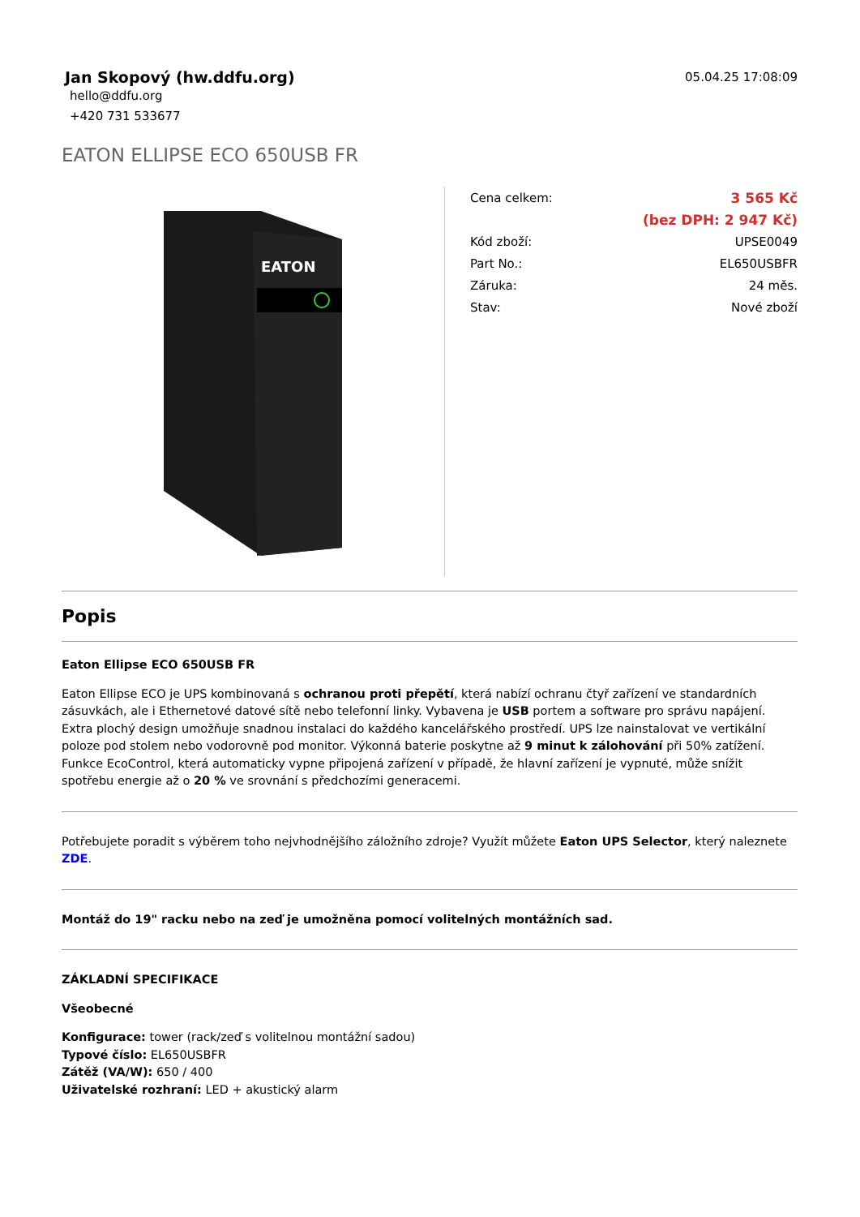Jan Skopový (hw.ddfu.org)
05.04.25 17:08:09
hello@ddfu.org
+420 731 533677
EATON ELLIPSE ECO 650USB FR
EATON
| Cena celkem: | 3 565 Kč |
| | (bez DPH: 2 947 Kč) |
| Kód zboží: | UPSE0049 |
| Part No.: | EL650USBFR |
| Záruka: | 24 měs. |
| Stav: | Nové zboží |
Popis
Eaton Ellipse ECO 650USB FR
Eaton Ellipse ECO je UPS kombinovaná s ochranou proti přepětí, která nabízí ochranu čtyř zařízení ve standardních zásuvkách, ale i Ethernetové datové sítě nebo telefonní linky. Vybavena je USB portem a software pro správu napájení. Extra plochý design umožňuje snadnou instalaci do každého kancelářského prostředí. UPS lze nainstalovat ve vertikální poloze pod stolem nebo vodorovně pod monitor. Výkonná baterie poskytne až 9 minut k zálohování při 50% zatížení. Funkce EcoControl, která automaticky vypne připojená zařízení v případě, že hlavní zařízení je vypnuté, může snížit spotřebu energie až o 20 % ve srovnání s předchozími generacemi.
Potřebujete poradit s výběrem toho nejvhodnějšího záložního zdroje? Využít můžete Eaton UPS Selector, který naleznete ZDE.
Montáž do 19" racku nebo na zeď je umožněna pomocí volitelných montážních sad.
ZÁKLADNÍ SPECIFIKACE
Všeobecné
Konfigurace: tower (rack/zeď s volitelnou montážní sadou)
Typové číslo: EL650USBFR
Zátěž (VA/W): 650 / 400
Uživatelské rozhraní: LED + akustický alarm